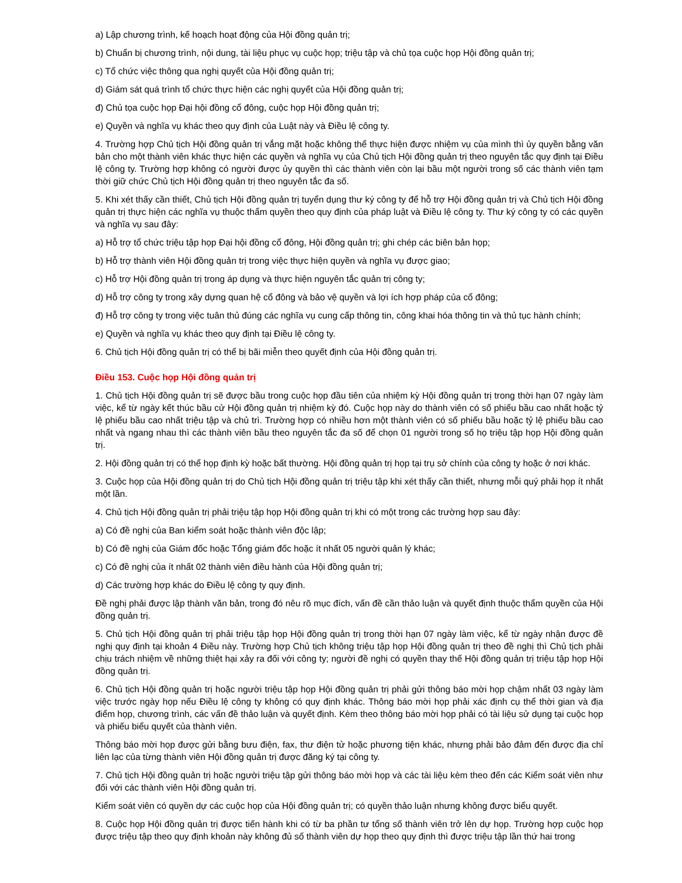a) Lập chương trình, kế hoạch hoạt động của Hội đồng quản trị;
b) Chuẩn bị chương trình, nội dung, tài liệu phục vụ cuộc họp; triệu tập và chủ tọa cuộc họp Hội đồng quản trị;
c) Tổ chức việc thông qua nghị quyết của Hội đồng quản trị;
d) Giám sát quá trình tổ chức thực hiện các nghị quyết của Hội đồng quản trị;
đ) Chủ tọa cuộc họp Đại hội đồng cổ đông, cuộc họp Hội đồng quản trị;
e) Quyền và nghĩa vụ khác theo quy định của Luật này và Điều lệ công ty.
4. Trường hợp Chủ tịch Hội đồng quản trị vắng mặt hoặc không thể thực hiện được nhiệm vụ của mình thì ủy quyền bằng văn bản cho một thành viên khác thực hiện các quyền và nghĩa vụ của Chủ tịch Hội đồng quản trị theo nguyên tắc quy định tại Điều lệ công ty. Trường hợp không có người được ủy quyền thì các thành viên còn lại bầu một người trong số các thành viên tạm thời giữ chức Chủ tịch Hội đồng quản trị theo nguyên tắc đa số.
5. Khi xét thấy cần thiết, Chủ tịch Hội đồng quản trị tuyển dụng thư ký công ty để hỗ trợ Hội đồng quản trị và Chủ tịch Hội đồng quản trị thực hiện các nghĩa vụ thuộc thẩm quyền theo quy định của pháp luật và Điều lệ công ty. Thư ký công ty có các quyền và nghĩa vụ sau đây:
a) Hỗ trợ tổ chức triệu tập họp Đại hội đồng cổ đông, Hội đồng quản trị; ghi chép các biên bản họp;
b) Hỗ trợ thành viên Hội đồng quản trị trong việc thực hiện quyền và nghĩa vụ được giao;
c) Hỗ trợ Hội đồng quản trị trong áp dụng và thực hiện nguyên tắc quản trị công ty;
d) Hỗ trợ công ty trong xây dựng quan hệ cổ đông và bảo vệ quyền và lợi ích hợp pháp của cổ đông;
đ) Hỗ trợ công ty trong việc tuân thủ đúng các nghĩa vụ cung cấp thông tin, công khai hóa thông tin và thủ tục hành chính;
e) Quyền và nghĩa vụ khác theo quy định tại Điều lệ công ty.
6. Chủ tịch Hội đồng quản trị có thể bị bãi miễn theo quyết định của Hội đồng quản trị.
Điều 153. Cuộc họp Hội đồng quản trị
1. Chủ tịch Hội đồng quản trị sẽ được bầu trong cuộc họp đầu tiên của nhiệm kỳ Hội đồng quản trị trong thời hạn 07 ngày làm việc, kể từ ngày kết thúc bầu cử Hội đồng quản trị nhiệm kỳ đó. Cuộc họp này do thành viên có số phiếu bầu cao nhất hoặc tỷ lệ phiếu bầu cao nhất triệu tập và chủ trì. Trường hợp có nhiều hơn một thành viên có số phiếu bầu hoặc tỷ lệ phiếu bầu cao nhất và ngang nhau thì các thành viên bầu theo nguyên tắc đa số để chọn 01 người trong số họ triệu tập họp Hội đồng quản trị.
2. Hội đồng quản trị có thể họp định kỳ hoặc bất thường. Hội đồng quản trị họp tại trụ sở chính của công ty hoặc ở nơi khác.
3. Cuộc họp của Hội đồng quản trị do Chủ tịch Hội đồng quản trị triệu tập khi xét thấy cần thiết, nhưng mỗi quý phải họp ít nhất một lần.
4. Chủ tịch Hội đồng quản trị phải triệu tập họp Hội đồng quản trị khi có một trong các trường hợp sau đây:
a) Có đề nghị của Ban kiểm soát hoặc thành viên độc lập;
b) Có đề nghị của Giám đốc hoặc Tổng giám đốc hoặc ít nhất 05 người quản lý khác;
c) Có đề nghị của ít nhất 02 thành viên điều hành của Hội đồng quản trị;
d) Các trường hợp khác do Điều lệ công ty quy định.
Đề nghị phải được lập thành văn bản, trong đó nêu rõ mục đích, vấn đề cần thảo luận và quyết định thuộc thẩm quyền của Hội đồng quản trị.
5. Chủ tịch Hội đồng quản trị phải triệu tập họp Hội đồng quản trị trong thời hạn 07 ngày làm việc, kể từ ngày nhận được đề nghị quy định tại khoản 4 Điều này. Trường hợp Chủ tịch không triệu tập họp Hội đồng quản trị theo đề nghị thì Chủ tịch phải chịu trách nhiệm về những thiệt hại xảy ra đối với công ty; người đề nghị có quyền thay thế Hội đồng quản trị triệu tập họp Hội đồng quản trị.
6. Chủ tịch Hội đồng quản trị hoặc người triệu tập họp Hội đồng quản trị phải gửi thông báo mời họp chậm nhất 03 ngày làm việc trước ngày họp nếu Điều lệ công ty không có quy định khác. Thông báo mời họp phải xác định cụ thể thời gian và địa điểm họp, chương trình, các vấn đề thảo luận và quyết định. Kèm theo thông báo mời họp phải có tài liệu sử dụng tại cuộc họp và phiếu biểu quyết của thành viên.
Thông báo mời họp được gửi bằng bưu điện, fax, thư điện tử hoặc phương tiện khác, nhưng phải bảo đảm đến được địa chỉ liên lạc của từng thành viên Hội đồng quản trị được đăng ký tại công ty.
7. Chủ tịch Hội đồng quản trị hoặc người triệu tập gửi thông báo mời họp và các tài liệu kèm theo đến các Kiểm soát viên như đối với các thành viên Hội đồng quản trị.
Kiểm soát viên có quyền dự các cuộc họp của Hội đồng quản trị; có quyền thảo luận nhưng không được biểu quyết.
8. Cuộc họp Hội đồng quản trị được tiến hành khi có từ ba phần tư tổng số thành viên trở lên dự họp. Trường hợp cuộc họp được triệu tập theo quy định khoản này không đủ số thành viên dự họp theo quy định thì được triệu tập lần thứ hai trong